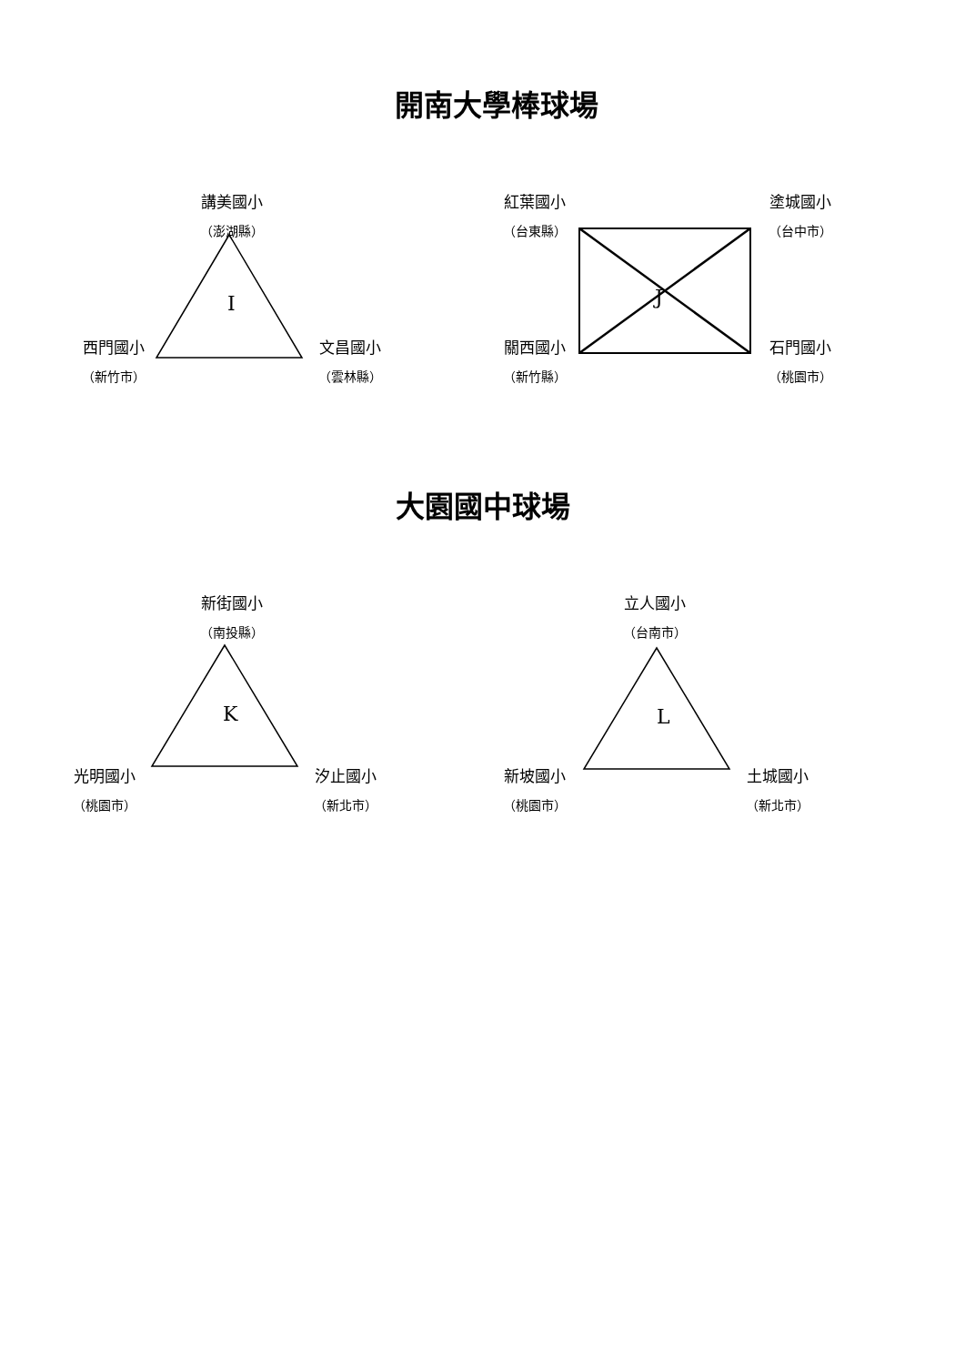開南大學棒球場
講美國小
（澎湖縣）
I
西門國小
（新竹市）
文昌國小
（雲林縣）
紅葉國小
（台東縣）
塗城國小
（台中市）
J
關西國小
（新竹縣）
石門國小
（桃園市）
大園國中球場
新街國小
（南投縣）
K
光明國小
（桃園市）
汐止國小
（新北市）
立人國小
（台南市）
L
新坡國小
（桃園市）
土城國小
（新北市）